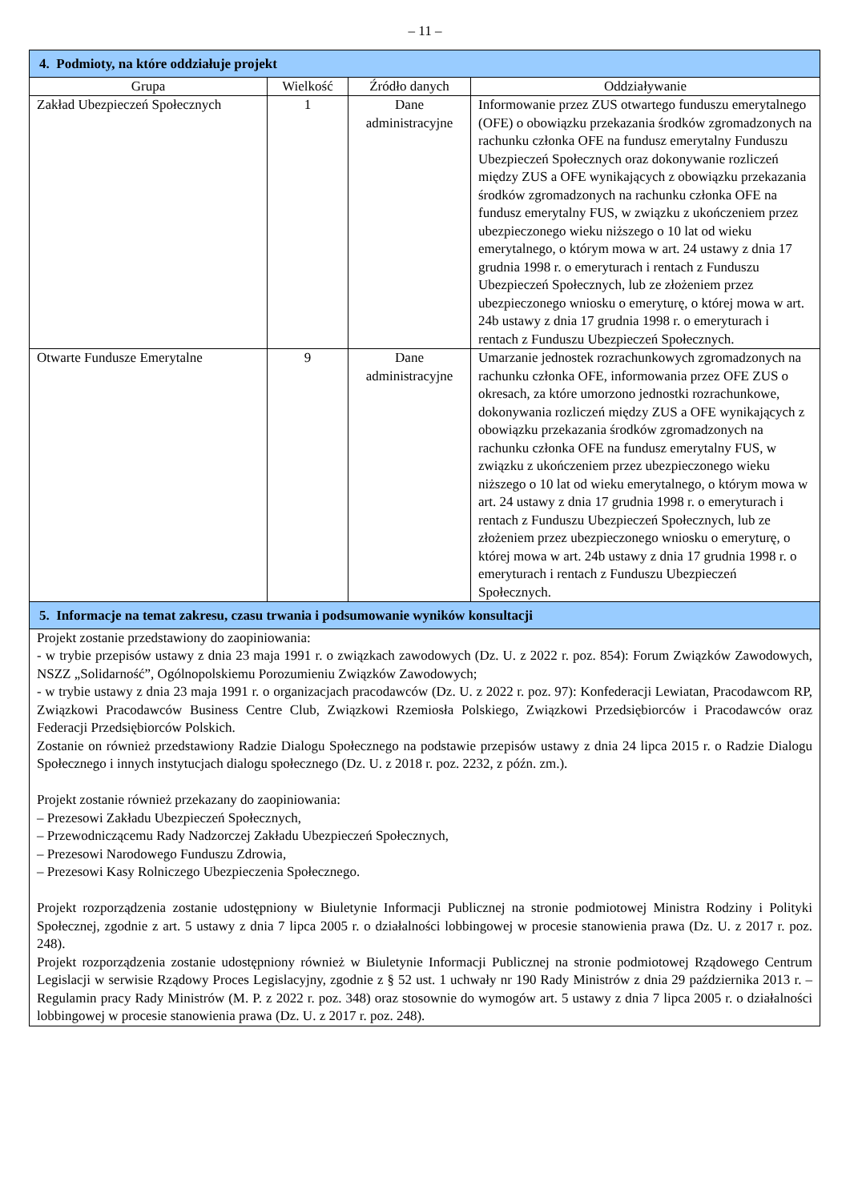– 11 –
| 4. Podmioty, na które oddziałuje projekt | | | |
| Grupa | Wielkość | Źródło danych | Oddziaływanie |
| Zakład Ubezpieczeń Społecznych | 1 | Dane administracyjne | Informowanie przez ZUS otwartego funduszu emerytalnego (OFE) o obowiązku przekazania środków zgromadzonych na rachunku członka OFE na fundusz emerytalny Funduszu Ubezpieczeń Społecznych oraz dokonywanie rozliczeń między ZUS a OFE wynikających z obowiązku przekazania środków zgromadzonych na rachunku członka OFE na fundusz emerytalny FUS, w związku z ukończeniem przez ubezpieczonego wieku niższego o 10 lat od wieku emerytalnego, o którym mowa w art. 24 ustawy z dnia 17 grudnia 1998 r. o emeryturach i rentach z Funduszu Ubezpieczeń Społecznych, lub ze złożeniem przez ubezpieczonego wniosku o emeryturę, o której mowa w art. 24b ustawy z dnia 17 grudnia 1998 r. o emeryturach i rentach z Funduszu Ubezpieczeń Społecznych. |
| Otwarte Fundusze Emerytalne | 9 | Dane administracyjne | Umarzanie jednostek rozrachunkowych zgromadzonych na rachunku członka OFE, informowania przez OFE ZUS o okresach, za które umorzono jednostki rozrachunkowe, dokonywania rozliczeń między ZUS a OFE wynikających z obowiązku przekazania środków zgromadzonych na rachunku członka OFE na fundusz emerytalny FUS, w związku z ukończeniem przez ubezpieczonego wieku niższego o 10 lat od wieku emerytalnego, o którym mowa w art. 24 ustawy z dnia 17 grudnia 1998 r. o emeryturach i rentach z Funduszu Ubezpieczeń Społecznych, lub ze złożeniem przez ubezpieczonego wniosku o emeryturę, o której mowa w art. 24b ustawy z dnia 17 grudnia 1998 r. o emeryturach i rentach z Funduszu Ubezpieczeń Społecznych. |
| 5. Informacje na temat zakresu, czasu trwania i podsumowanie wyników konsultacji | | | |
| Projekt zostanie przedstawiony do zaopiniowania: - w trybie przepisów ustawy z dnia 23 maja 1991 r. o związkach zawodowych (Dz. U. z 2022 r. poz. 854): Forum Związków Zawodowych, NSZZ „Solidarność”, Ogólnopolskiemu Porozumieniu Związków Zawodowych; - w trybie ustawy z dnia 23 maja 1991 r. o organizacjach pracodawców (Dz. U. z 2022 r. poz. 97): Konfederacji Lewiatan, Pracodawcom RP, Związkowi Pracodawców Business Centre Club, Związkowi Rzemiosła Polskiego, Związkowi Przedsiębiorców i Pracodawców oraz Federacji Przedsiębiorców Polskich. Zostanie on również przedstawiony Radzie Dialogu Społecznego na podstawie przepisów ustawy z dnia 24 lipca 2015 r. o Radzie Dialogu Społecznego i innych instytucjach dialogu społecznego (Dz. U. z 2018 r. poz. 2232, z późn. zm.). Projekt zostanie również przekazany do zaopiniowania: – Prezesowi Zakładu Ubezpieczeń Społecznych, – Przewodniczącemu Rady Nadzorczej Zakładu Ubezpieczeń Społecznych, – Prezesowi Narodowego Funduszu Zdrowia, – Prezesowi Kasy Rolniczego Ubezpieczenia Społecznego. Projekt rozporządzenia zostanie udostępniony w Biuletynie Informacji Publicznej na stronie podmiotowej Ministra Rodziny i Polityki Społecznej, zgodnie z art. 5 ustawy z dnia 7 lipca 2005 r. o działalności lobbingowej w procesie stanowienia prawa (Dz. U. z 2017 r. poz. 248). Projekt rozporządzenia zostanie udostępniony również w Biuletynie Informacji Publicznej na stronie podmiotowej Rządowego Centrum Legislacji w serwisie Rządowy Proces Legislacyjny, zgodnie z § 52 ust. 1 uchwały nr 190 Rady Ministrów z dnia 29 października 2013 r. – Regulamin pracy Rady Ministrów (M. P. z 2022 r. poz. 348) oraz stosownie do wymogów art. 5 ustawy z dnia 7 lipca 2005 r. o działalności lobbingowej w procesie stanowienia prawa (Dz. U. z 2017 r. poz. 248). | | | |